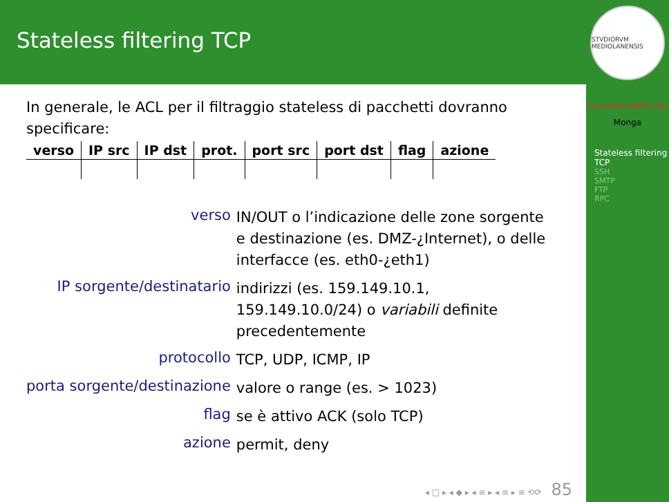Stateless filtering TCP
In generale, le ACL per il filtraggio stateless di pacchetti dovranno specificare:
| verso | IP src | IP dst | prot. | port src | port dst | flag | azione |
| --- | --- | --- | --- | --- | --- | --- | --- |
verso
IN/OUT o l’indicazione delle zone sorgente e destinazione (es. DMZ-¿Internet), o delle interfacce (es. eth0-¿eth1)
IP sorgente/destinatario
indirizzi (es. 159.149.10.1, 159.149.10.0/24) o variabili definite precedentemente
protocollo
TCP, UDP, ICMP, IP
porta sorgente/destinazione
valore o range (es. > 1023)
flag
se è attivo ACK (solo TCP)
azione
permit, deny
◂ □ ▸ ◂ ◆ ▸ ◂ ≡ ▸ ◂ ≡ ▸ ≡ ⟲⟳ 85
STVDIORVM MEDIOLANENSIS
Sicurezza delle reti
Monga
Stateless filtering TCP
SSH
SMTP
FTP
RPC